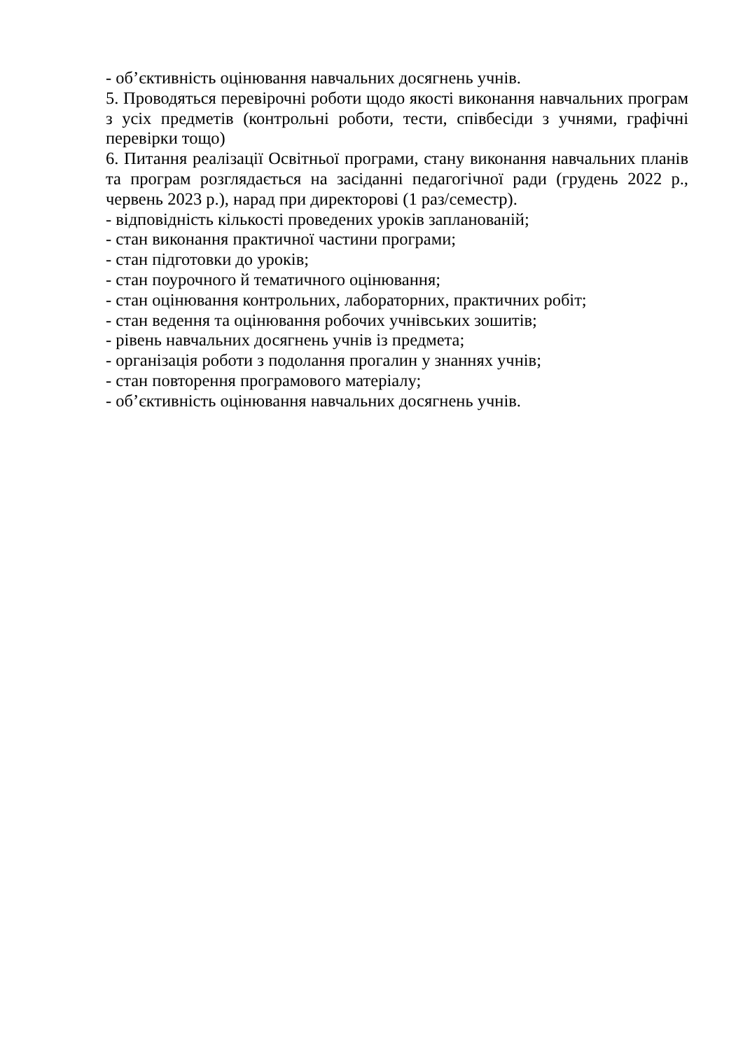- об’єктивність оцінювання навчальних досягнень учнів.
5. Проводяться перевірочні роботи щодо якості виконання навчальних програм з усіх предметів (контрольні роботи, тести, співбесіди з учнями, графічні перевірки тощо)
6. Питання реалізації Освітньої програми, стану виконання навчальних планів та програм розглядається на засіданні педагогічної ради (грудень 2022 р., червень 2023 р.), нарад при директорові (1 раз/семестр).
- відповідність кількості проведених уроків запланованій;
- стан виконання практичної частини програми;
- стан підготовки до уроків;
- стан поурочного й тематичного оцінювання;
- стан оцінювання контрольних, лабораторних, практичних робіт;
- стан ведення та оцінювання робочих учнівських зошитів;
- рівень навчальних досягнень учнів із предмета;
- організація роботи з подолання прогалин у знаннях учнів;
- стан повторення програмового матеріалу;
- об’єктивність оцінювання навчальних досягнень учнів.